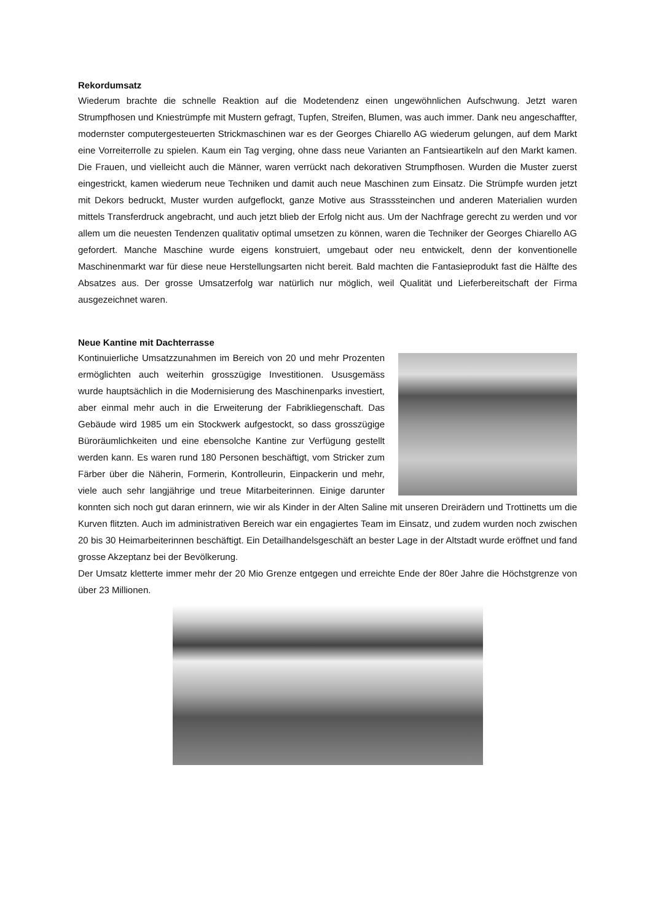Rekordumsatz
Wiederum brachte die schnelle Reaktion auf die Modetendenz einen ungewöhnlichen Aufschwung. Jetzt waren Strumpfhosen und Kniestrümpfe mit Mustern gefragt, Tupfen, Streifen, Blumen, was auch immer. Dank neu angeschaffter, modernster computergesteuerten Strickmaschinen war es der Georges Chiarello AG wiederum gelungen, auf dem Markt eine Vorreiterrolle zu spielen. Kaum ein Tag verging, ohne dass neue Varianten an Fantsieartikeln auf den Markt kamen. Die Frauen, und vielleicht auch die Männer, waren verrückt nach dekorativen Strumpfhosen. Wurden die Muster zuerst eingestrickt, kamen wiederum neue Techniken und damit auch neue Maschinen zum Einsatz. Die Strümpfe wurden jetzt mit Dekors bedruckt, Muster wurden aufgeflockt, ganze Motive aus Strasssteinchen und anderen Materialien wurden mittels Transferdruck angebracht, und auch jetzt blieb der Erfolg nicht aus. Um der Nachfrage gerecht zu werden und vor allem um die neuesten Tendenzen qualitativ optimal umsetzen zu können, waren die Techniker der Georges Chiarello AG gefordert. Manche Maschine wurde eigens konstruiert, umgebaut oder neu entwickelt, denn der konventionelle Maschinenmarkt war für diese neue Herstellungsarten nicht bereit. Bald machten die Fantasieprodukt fast die Hälfte des Absatzes aus. Der grosse Umsatzerfolg war natürlich nur möglich, weil Qualität und Lieferbereitschaft der Firma ausgezeichnet waren.
Neue Kantine mit Dachterrasse
Kontinuierliche Umsatzzunahmen im Bereich von 20 und mehr Prozenten ermöglichten auch weiterhin grosszügige Investitionen. Ususgemäss wurde hauptsächlich in die Modernisierung des Maschinenparks investiert, aber einmal mehr auch in die Erweiterung der Fabrikliegenschaft. Das Gebäude wird 1985 um ein Stockwerk aufgestockt, so dass grosszügige Büroräumlichkeiten und eine ebensolche Kantine zur Verfügung gestellt werden kann. Es waren rund 180 Personen beschäftigt, vom Stricker zum Färber über die Näherin, Formerin, Kontrolleurin, Einpackerin und mehr, viele auch sehr langjährige und treue Mitarbeiterinnen. Einige darunter konnten sich noch gut daran erinnern, wie wir als Kinder in der Alten Saline mit unseren Dreirädern und Trottinetts um die Kurven flitzten. Auch im administrativen Bereich war ein engagiertes Team im Einsatz, und zudem wurden noch zwischen 20 bis 30 Heimarbeiterinnen beschäftigt. Ein Detailhandelsgeschäft an bester Lage in der Altstadt wurde eröffnet und fand grosse Akzeptanz bei der Bevölkerung.
Der Umsatz kletterte immer mehr der 20 Mio Grenze entgegen und erreichte Ende der 80er Jahre die Höchstgrenze von über 23 Millionen.